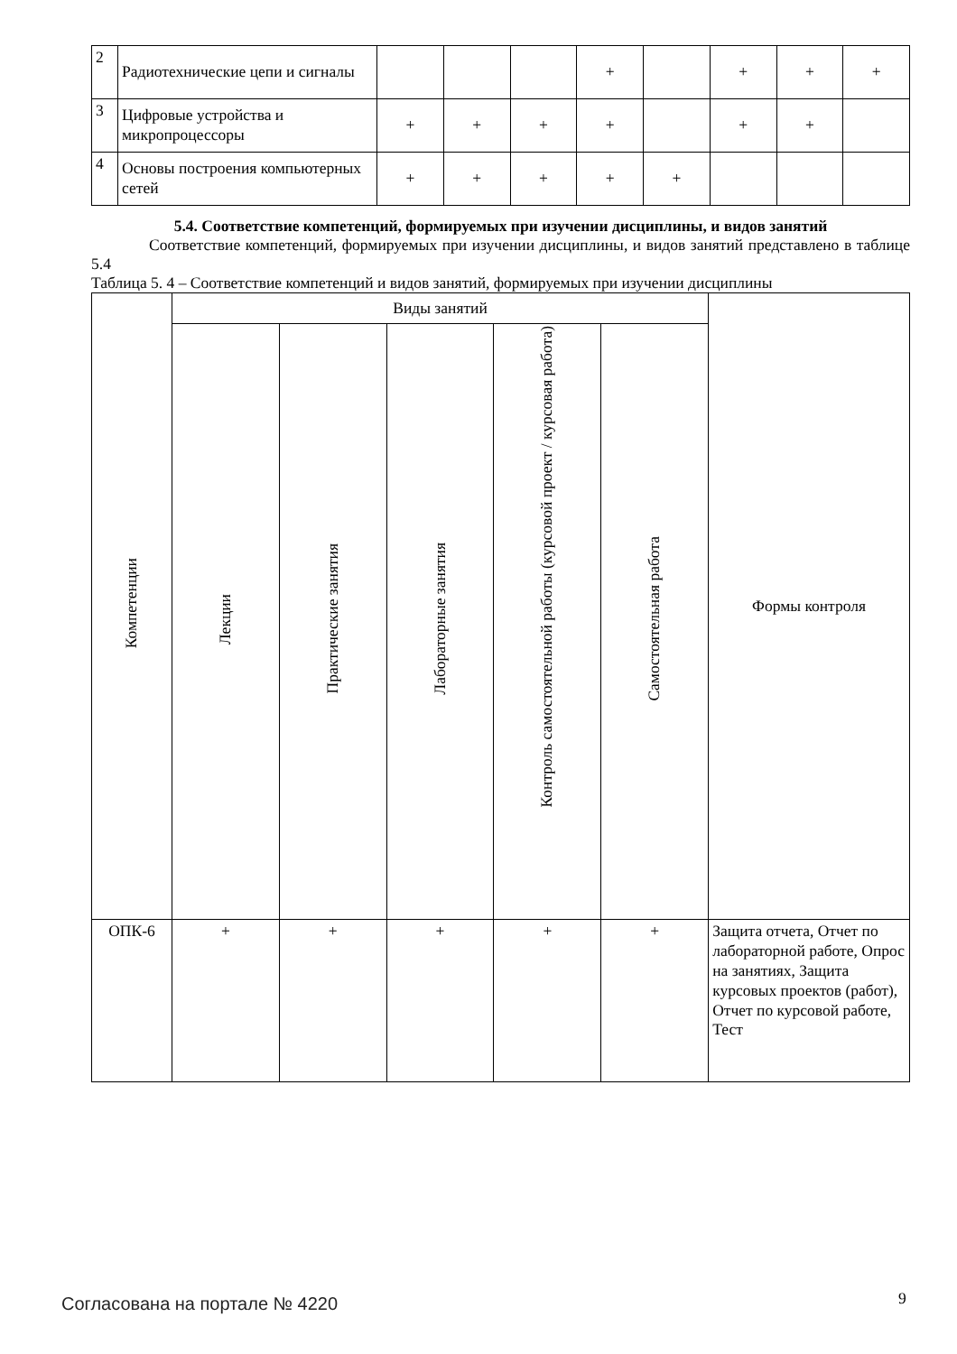| 2 | Радиотехнические цепи и сигналы | | | | + | | + | + | + |
| 3 | Цифровые устройства и микропроцессоры | + | + | + | + | | + | + | |
| 4 | Основы построения компьютерных сетей | + | + | + | + | + | | | |
5.4. Соответствие компетенций, формируемых при изучении дисциплины, и видов занятий
Соответствие компетенций, формируемых при изучении дисциплины, и видов занятий представлено в таблице 5.4
Таблица 5. 4 – Соответствие компетенций и видов занятий, формируемых при изучении дисциплины
| Компетенции | Виды занятий | | | | | Формы контроля |
| --- | --- | --- | --- | --- | --- | --- |
| | Лекции | Практические занятия | Лабораторные занятия | Контроль самостоятельной работы (курсовой проект / курсовая работа) | Самостоятельная работа | |
| ОПК-6 | + | + | + | + | + | Защита отчета, Отчет по лабораторной работе, Опрос на занятиях, Защита курсовых проектов (работ), Отчет по курсовой работе, Тест |
Согласована на портале № 4220 9